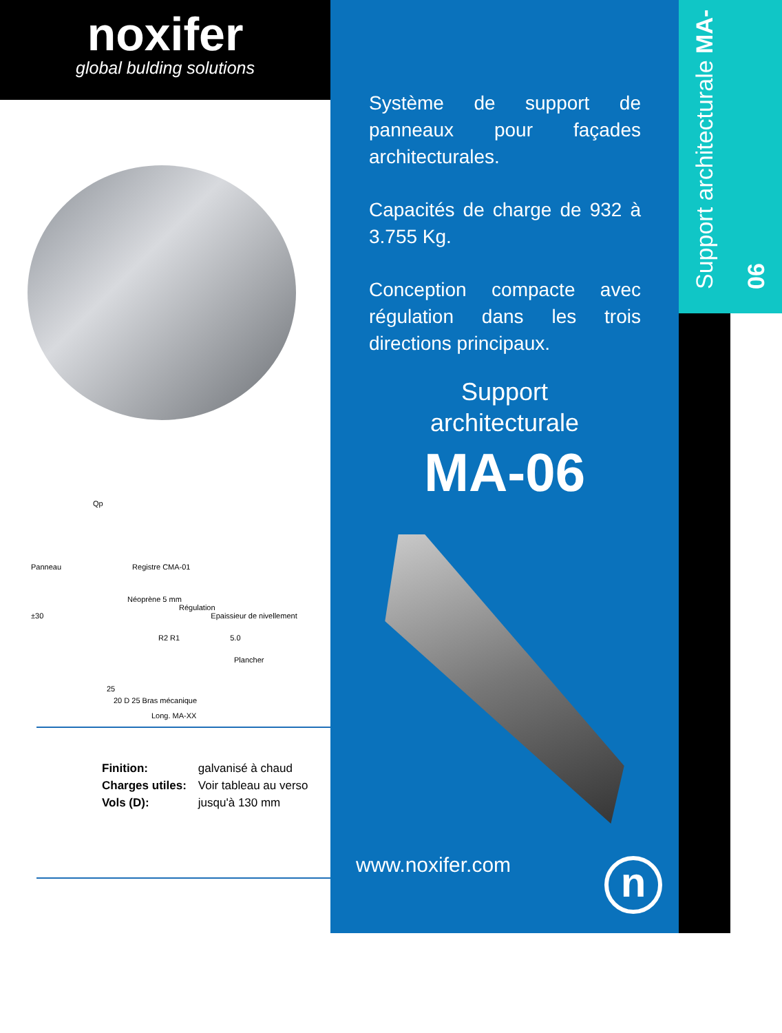noxifer
global bulding solutions
Qp
Panneau Registre CMA-01
Néoprène 5 mm
Régulation
±30 Epaissieur de nivellement
R2 R1 5.0
Plancher
25
20 D 25 Bras mécanique
Long. MA-XX
| Finition: | galvanisé à chaud |
| Charges utiles: | Voir tableau au verso |
| Vols (D): | jusqu'à 130 mm |
Système de support de panneaux pour façades architecturales.
Capacités de charge de 932 à 3.755 Kg.
Conception compacte avec régulation dans les trois directions principaux.
Support
architecturale
MA-06
www.noxifer.com
n
Support architecturale MA-06